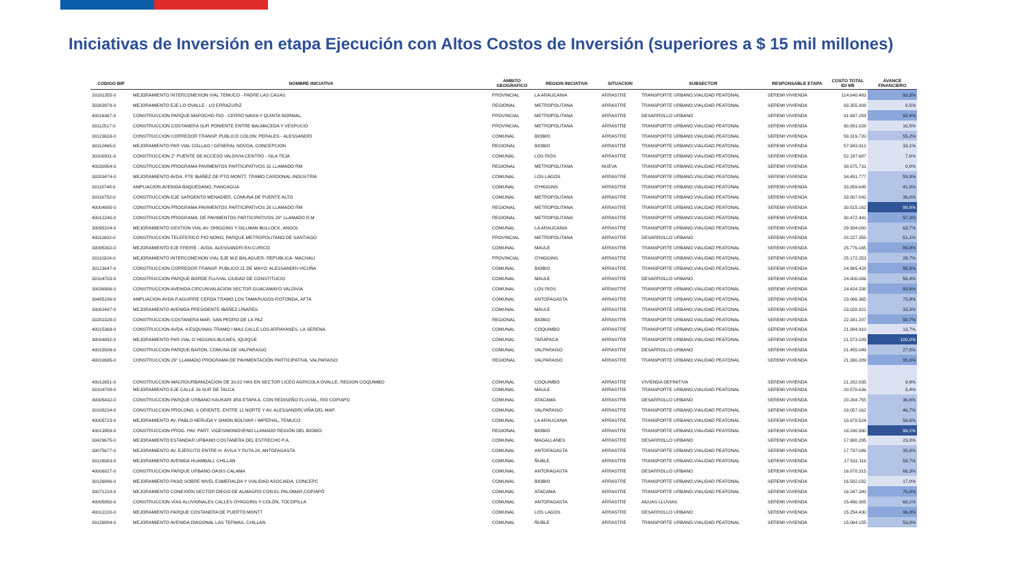Iniciativas de Inversión en etapa Ejecución con Altos Costos de Inversión (superiores a $ 15 mil millones)
| CODIGO BIP | NOMBRE INICIATIVA | AMBITO GEOGRAFICO | REGION INICIATIVA | SITUACION | SUBSECTOR | RESPONSABLE ETAPA | COSTO TOTAL IDI M$ | AVANCE FINANCIERO |
| --- | --- | --- | --- | --- | --- | --- | --- | --- |
| 20181355-0 | MEJORAMIENTO INTERCONEXION VIAL TEMUCO - PADRE LAS CASAS | PROVINCIAL | LA ARAUCANIA | ARRASTRE | TRANSPORTE URBANO,VIALIDAD PEATONAL | SEREMI VIVIENDA | 114.640.483 | 93,3% |
| 30383978-0 | MEJORAMIENTO EJE LO OVALLE - LO ERRAZURIZ | REGIONAL | METROPOLITANA | ARRASTRE | TRANSPORTE URBANO,VIALIDAD PEATONAL | SEREMI VIVIENDA | 93.355.809 | 8,5% |
| 40016367-0 | CONSTRUCCION PARQUE MAPOCHO RIO - CERRO NAVIA Y QUINTA NORMAL. | PROVINCIAL | METROPOLITANA | ARRASTRE | DESARROLLO URBANO | SEREMI VIVIENDA | 91.697.259 | 92,4% |
| 30112517-0 | CONSTRUCCION COSTANERA SUR PONIENTE ENTRE BALMACEDA Y VESPUCIO | PROVINCIAL | METROPOLITANA | ARRASTRE | TRANSPORTE URBANO,VIALIDAD PEATONAL | SEREMI VIVIENDA | 90.891.028 | 16,5% |
| 30123633-0 | CONSTRUCCION CORREDOR TRANSP. PUBLICO COLON: PERALES - ALESSANDRI | COMUNAL | BIOBIO | ARRASTRE | TRANSPORTE URBANO,VIALIDAD PEATONAL | SEREMI VIVIENDA | 59.319.720 | 55,2% |
| 30112465-0 | MEJORAMIENTO PAR VIAL COLLAO / GENERAL NOVOA, CONCEPCION | REGIONAL | BIOBIO | ARRASTRE | TRANSPORTE URBANO,VIALIDAD PEATONAL | SEREMI VIVIENDA | 57.943.912 | 33,1% |
| 30100931-0 | CONSTRUCCION 2° PUENTE DE ACCESO VALDIVIA CENTRO - ISLA TEJA | COMUNAL | LOS RIOS | ARRASTRE | TRANSPORTE URBANO,VIALIDAD PEATONAL | SEREMI VIVIENDA | 52.197.687 | 7,6% |
| 40030954-0 | CONSTRUCCION PROGRAMA PAVIMENTOS PARTICIPATIVOS 31 LLAMADO RM | REGIONAL | METROPOLITANA | NUEVA | TRANSPORTE URBANO,VIALIDAD PEATONAL | SEREMI VIVIENDA | 38.675.731 | 0,0% |
| 30283474-0 | MEJORAMIENTO AVDA. PTE IBAÑEZ DE PTO MONTT, TRAMO CARDONAL-INDUSTRIA | COMUNAL | LOS LAGOS | ARRASTRE | TRANSPORTE URBANO,VIALIDAD PEATONAL | SEREMI VIVIENDA | 34.491.777 | 59,9% |
| 30118748-0 | AMPLIACION AVENIDA BAQUEDANO, RANCAGUA | COMUNAL | O'HIGGINS | ARRASTRE | TRANSPORTE URBANO,VIALIDAD PEATONAL | SEREMI VIVIENDA | 33.859.645 | 41,6% |
| 30116752-0 | CONSTRUCCION EJE SARGENTO MENADIER, COMUNA DE PUENTE ALTO | COMUNAL | METROPOLITANA | ARRASTRE | TRANSPORTE URBANO,VIALIDAD PEATONAL | SEREMI VIVIENDA | 33.807.842 | 36,0% |
| 40004885-0 | CONSTRUCCION PROGRAMA PAVIMENTOS PARTICIPATIVOS 28 LLAMADO RM | REGIONAL | METROPOLITANA | ARRASTRE | TRANSPORTE URBANO,VIALIDAD PEATONAL | SEREMI VIVIENDA | 30.515.162 | 99,8% |
| 40012240-0 | CONSTRUCCION PROGRAMA. DE PAVIMENTOS PARTICIPATIVOS 29° LLAMADO R,M | REGIONAL | METROPOLITANA | ARRASTRE | TRANSPORTE URBANO,VIALIDAD PEATONAL | SEREMI VIVIENDA | 30.472.441 | 97,3% |
| 30095104-0 | MEJORAMIENTO GESTION VIAL AV. OHIGGINS Y DILLMAN BULLOCK, ANGOL | COMUNAL | LA ARAUCANIA | ARRASTRE | TRANSPORTE URBANO,VIALIDAD PEATONAL | SEREMI VIVIENDA | 29.584.000 | 63,7% |
| 40011602-0 | CONSTRUCCION TELEFERICO PIO NONO, PARQUE METROPOLITANO DE SANTIAGO | PROVINCIAL | METROPOLITANA | ARRASTRE | DESARROLLO URBANO | SEREMI VIVIENDA | 28.227.355 | 51,1% |
| 30095392-0 | MEJORAMIENTO EJE FREIRE - AVDA. ALESSANDRI EN CURICO | COMUNAL | MAULE | ARRASTRE | TRANSPORTE URBANO,VIALIDAD PEATONAL | SEREMI VIVIENDA | 25.776.165 | 89,9% |
| 30110324-0 | MEJORAMIENTO INTERCONEXION VIAL EJE M.E.BALAGUER- REPUBLICA- MACHALI | PROVINCIAL | O'HIGGINS | ARRASTRE | TRANSPORTE URBANO,VIALIDAD PEATONAL | SEREMI VIVIENDA | 25.172.253 | 29,7% |
| 30123647-0 | CONSTRUCCION CORREDOR TRANSP. PUBLICO 21 DE MAYO: ALESSANDRI-VICUÑA | COMUNAL | BIOBIO | ARRASTRE | TRANSPORTE URBANO,VIALIDAD PEATONAL | SEREMI VIVIENDA | 24.965.428 | 95,5% |
| 30104703-0 | CONSTRUCCION PARQUE BORDE FLUVIAL CIUDAD DE CONSTITUCIO | COMUNAL | MAULE | ARRASTRE | DESARROLLO URBANO | SEREMI VIVIENDA | 24.806.006 | 56,4% |
| 30036986-0 | CONSTRUCCION AVENIDA CIRCUNVALACION SECTOR GUACAMAYO VALDIVIA | COMUNAL | LOS RIOS | ARRASTRE | TRANSPORTE URBANO,VIALIDAD PEATONAL | SEREMI VIVIENDA | 24.424.338 | 93,6% |
| 30485186-0 | AMPLIACION AVDA.P.AGUIRRE CERDA TRAMO LOS TAMARUGOS-ROTONDA, AFTA | COMUNAL | ANTOFAGASTA | ARRASTRE | TRANSPORTE URBANO,VIALIDAD PEATONAL | SEREMI VIVIENDA | 23.066.365 | 73,9% |
| 30082497-0 | MEJORAMIENTO AVENIDA PRESIDENTE IBÁÑEZ LÍNARES | COMUNAL | MAULE | ARRASTRE | TRANSPORTE URBANO,VIALIDAD PEATONAL | SEREMI VIVIENDA | 23.028.921 | 33,3% |
| 30282328-0 | CONSTRUCCION COSTANERA MAR, SAN PEDRO DE LA PAZ | REGIONAL | BIOBIO | ARRASTRE | TRANSPORTE URBANO,VIALIDAD PEATONAL | SEREMI VIVIENDA | 22.341.287 | 98,7% |
| 40015369-0 | CONSTRUCCION AVDA. 4 ESQUINAS TRAMO I MAS CALLE LOS ARRAYANES, LA SERENA | COMUNAL | COQUIMBO | ARRASTRE | TRANSPORTE URBANO,VIALIDAD PEATONAL | SEREMI VIVIENDA | 21.884.910 | 13,7% |
| 30034892-0 | MEJORAMIENTO PAR VIAL O`HIGGINS-BULNES, IQUIQUE | COMUNAL | TARAPACA | ARRASTRE | TRANSPORTE URBANO,VIALIDAD PEATONAL | SEREMI VIVIENDA | 21.573.189 | 100,0% |
| 40015589-0 | CONSTRUCCION PARQUE BARON, COMUNA DE VALPARAISO | COMUNAL | VALPARAISO | ARRASTRE | DESARROLLO URBANO | SEREMI VIVIENDA | 21.455.049 | 27,5% |
| 40010695-0 | CONSTRUCCION 29° LLAMADO PROGRAMA DE PAVIMENTACIÓN PARTICIPATIVA, VALPARAISO | REGIONAL | VALPARAISO | ARRASTRE | TRANSPORTE URBANO,VIALIDAD PEATONAL | SEREMI VIVIENDA | 21.390.289 | 95,6% |
| 40012651-0 | CONSTRUCCION MACROURBANIZACION DE 30,82 HAS EN SECTOR LICEO AGRICOLA OVALLE, REGION COQUIMBO | COMUNAL | COQUIMBO | ARRASTRE | VIVIENDA DEFINITIVA | SEREMI VIVIENDA | 21.282.835 | 9,9% |
| 30104708-0 | MEJORAMIENTO EJE CALLE 26 SUR DE TALCA | COMUNAL | MAULE | ARRASTRE | TRANSPORTE URBANO,VIALIDAD PEATONAL | SEREMI VIVIENDA | 20.570.636 | 8,4% |
| 40005432-0 | CONSTRUCCION PARQUE URBANO KAUKARI 3RA ETAPA A, CON REDISEÑO FLUVIAL, RIO COPIAPO | COMUNAL | ATACAMA | ARRASTRE | DESARROLLO URBANO | SEREMI VIVIENDA | 20.284.755 | 36,6% |
| 30108234-0 | CONSTRUCCION PROLONG. 6 ORIENTE, ENTRE 11 NORTE Y AV. ALESSANDRI,VIÑA DEL MAR | COMUNAL | VALPARAISO | ARRASTRE | TRANSPORTE URBANO,VIALIDAD PEATONAL | SEREMI VIVIENDA | 19.057.162 | 46,7% |
| 40005723-0 | MEJORAMIENTO AV. PABLO NERUDA Y SIMON BOLIVAR / IMPERIAL, TEMUCO | COMUNAL | LA ARAUCANIA | ARRASTRE | TRANSPORTE URBANO,VIALIDAD PEATONAL | SEREMI VIVIENDA | 18.678.524 | 56,6% |
| 40013959-0 | CONSTRUCCION PROG. PAV. PART. VIGESIMONOVENO LLAMADO REGIÓN DEL BIOBÍO | REGIONAL | BIOBIO | ARRASTRE | TRANSPORTE URBANO,VIALIDAD PEATONAL | SEREMI VIVIENDA | 18.240.990 | 99,1% |
| 30429675-0 | MEJORAMIENTO ESTANDAR URBANO COSTANERA DEL ESTRECHO P.A. | COMUNAL | MAGALLANES | ARRASTRE | DESARROLLO URBANO | SEREMI VIVIENDA | 17.988.295 | 23,8% |
| 30075677-0 | MEJORAMIENTO AV. EJÉRCITO ENTRE H. ÁVILA Y RUTA 28, ANTOFAGASTA | COMUNAL | ANTOFAGASTA | ARRASTRE | TRANSPORTE URBANO,VIALIDAD PEATONAL | SEREMI VIVIENDA | 17.797.086 | 35,6% |
| 30126883-0 | MEJORAMIENTO AVENIDA HUAMBALI, CHILLAN | COMUNAL | ÑUBLE | ARRASTRE | TRANSPORTE URBANO,VIALIDAD PEATONAL | SEREMI VIVIENDA | 17.531.116 | 59,7% |
| 40006827-0 | CONSTRUCCION PARQUE URBANO OASIS CALAMA | COMUNAL | ANTOFAGASTA | ARRASTRE | DESARROLLO URBANO | SEREMI VIVIENDA | 16.878.315 | 66,3% |
| 30126886-0 | MEJORAMIENTO PASO SOBRE NIVEL ESMERALDA Y VIALIDAD ASOCIADA, CONCEPC | COMUNAL | BIOBIO | ARRASTRE | TRANSPORTE URBANO,VIALIDAD PEATONAL | SEREMI VIVIENDA | 16.582.032 | 17,0% |
| 30071218-0 | MEJORAMIENTO CONEXIÓN SECTOR DIEGO DE ALMAGRO CON EL PALOMAR,COPIAPÓ | COMUNAL | ATACAMA | ARRASTRE | TRANSPORTE URBANO,VIALIDAD PEATONAL | SEREMI VIVIENDA | 16.047.380 | 70,0% |
| 40005850-0 | CONSTRUCCION VÍAS ALUVIONALES CALLES O'HIGGINS Y COLÓN, TOCOPILLA | COMUNAL | ANTOFAGASTA | ARRASTRE | AGUAS LLUVIAS | SEREMI VIVIENDA | 15.490.305 | 68,1% |
| 40012220-0 | MEJORAMIENTO PARQUE COSTANERA DE PUERTO MONTT | COMUNAL | LOS LAGOS | ARRASTRE | DESARROLLO URBANO | SEREMI VIVIENDA | 15.254.430 | 96,3% |
| 30126884-0 | MEJORAMIENTO AVENIDA DIAGONAL LAS TERMAS, CHILLAN | COMUNAL | ÑUBLE | ARRASTRE | TRANSPORTE URBANO,VIALIDAD PEATONAL | SEREMI VIVIENDA | 15.064.155 | 53,0% |